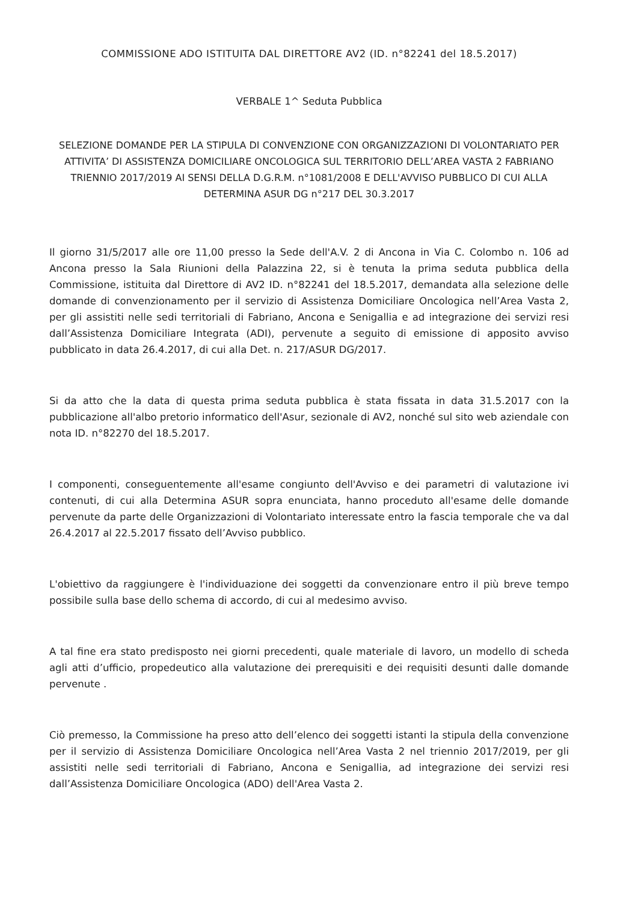COMMISSIONE ADO ISTITUITA DAL DIRETTORE AV2 (ID. n°82241 del 18.5.2017)
VERBALE 1^ Seduta Pubblica
SELEZIONE DOMANDE PER LA STIPULA DI CONVENZIONE CON ORGANIZZAZIONI DI VOLONTARIATO PER ATTIVITA’ DI ASSISTENZA DOMICILIARE ONCOLOGICA SUL TERRITORIO DELL’AREA VASTA 2 FABRIANO TRIENNIO 2017/2019 AI SENSI DELLA D.G.R.M. n°1081/2008 E DELL'AVVISO PUBBLICO DI CUI ALLA DETERMINA ASUR DG n°217 DEL 30.3.2017
Il giorno 31/5/2017 alle ore 11,00 presso la Sede dell'A.V. 2 di Ancona in Via C. Colombo n. 106 ad Ancona presso la Sala Riunioni della Palazzina 22, si è tenuta la prima seduta pubblica della Commissione, istituita dal Direttore di AV2 ID. n°82241 del 18.5.2017, demandata alla selezione delle domande di convenzionamento per il servizio di Assistenza Domiciliare Oncologica nell’Area Vasta 2, per gli assistiti nelle sedi territoriali di Fabriano, Ancona e Senigallia e ad integrazione dei servizi resi dall’Assistenza Domiciliare Integrata (ADI), pervenute a seguito di emissione di apposito avviso pubblicato in data 26.4.2017, di cui alla Det. n. 217/ASUR DG/2017.
Si da atto che la data di questa prima seduta pubblica è stata fissata in data 31.5.2017 con la pubblicazione all'albo pretorio informatico dell'Asur, sezionale di AV2, nonché sul sito web aziendale con nota ID. n°82270 del 18.5.2017.
I componenti, conseguentemente all'esame congiunto dell'Avviso e dei parametri di valutazione ivi contenuti, di cui alla Determina ASUR sopra enunciata, hanno proceduto all'esame delle domande pervenute da parte delle Organizzazioni di Volontariato interessate entro la fascia temporale che va dal 26.4.2017 al 22.5.2017 fissato dell’Avviso pubblico.
L'obiettivo da raggiungere è l'individuazione dei soggetti da convenzionare entro il più breve tempo possibile sulla base dello schema di accordo, di cui al medesimo avviso.
A tal fine era stato predisposto nei giorni precedenti, quale materiale di lavoro, un modello di scheda agli atti d’ufficio, propedeutico alla valutazione dei prerequisiti e dei requisiti desunti dalle domande pervenute .
Ciò premesso, la Commissione ha preso atto dell’elenco dei soggetti istanti la stipula della convenzione per il servizio di Assistenza Domiciliare Oncologica nell’Area Vasta 2 nel triennio 2017/2019, per gli assistiti nelle sedi territoriali di Fabriano, Ancona e Senigallia, ad integrazione dei servizi resi dall’Assistenza Domiciliare Oncologica (ADO) dell'Area Vasta 2.